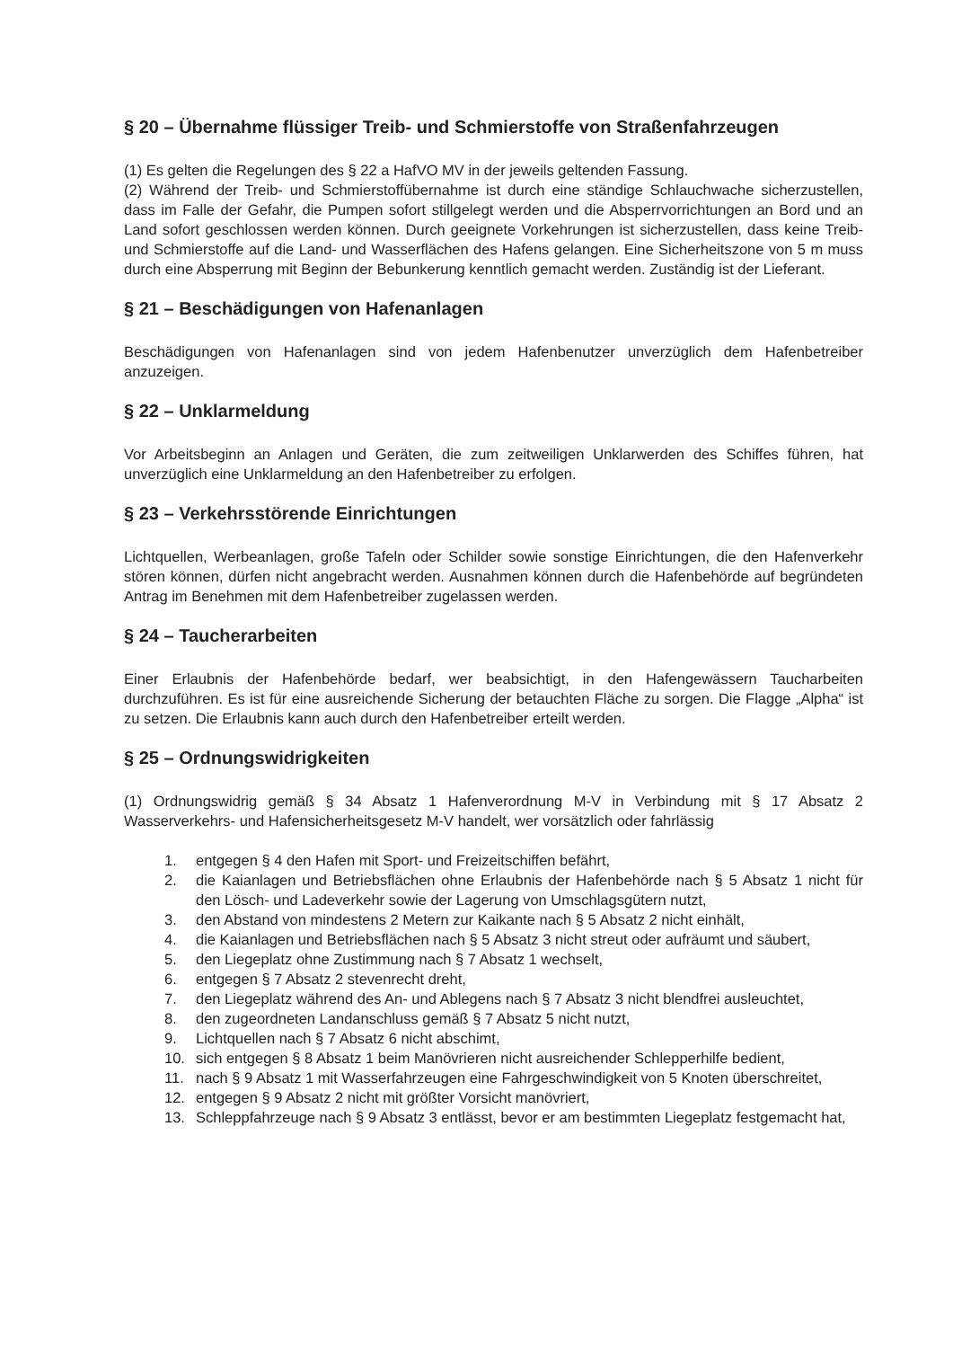§ 20 – Übernahme flüssiger Treib- und Schmierstoffe von Straßenfahrzeugen
(1) Es gelten die Regelungen des § 22 a HafVO MV in der jeweils geltenden Fassung.
(2) Während der Treib- und Schmierstoffübernahme ist durch eine ständige Schlauchwache sicherzustellen, dass im Falle der Gefahr, die Pumpen sofort stillgelegt werden und die Absperrvorrichtungen an Bord und an Land sofort geschlossen werden können. Durch geeignete Vorkehrungen ist sicherzustellen, dass keine Treib- und Schmierstoffe auf die Land- und Wasserflächen des Hafens gelangen. Eine Sicherheitszone von 5 m muss durch eine Absperrung mit Beginn der Bebunkerung kenntlich gemacht werden. Zuständig ist der Lieferant.
§ 21 – Beschädigungen von Hafenanlagen
Beschädigungen von Hafenanlagen sind von jedem Hafenbenutzer unverzüglich dem Hafenbetreiber anzuzeigen.
§ 22 – Unklarmeldung
Vor Arbeitsbeginn an Anlagen und Geräten, die zum zeitweiligen Unklarwerden des Schiffes führen, hat unverzüglich eine Unklarmeldung an den Hafenbetreiber zu erfolgen.
§ 23 – Verkehrsstörende Einrichtungen
Lichtquellen, Werbeanlagen, große Tafeln oder Schilder sowie sonstige Einrichtungen, die den Hafenverkehr stören können, dürfen nicht angebracht werden. Ausnahmen können durch die Hafenbehörde auf begründeten Antrag im Benehmen mit dem Hafenbetreiber zugelassen werden.
§ 24 – Taucherarbeiten
Einer Erlaubnis der Hafenbehörde bedarf, wer beabsichtigt, in den Hafengewässern Taucharbeiten durchzuführen. Es ist für eine ausreichende Sicherung der betauchten Fläche zu sorgen. Die Flagge „Alpha“ ist zu setzen. Die Erlaubnis kann auch durch den Hafenbetreiber erteilt werden.
§ 25 – Ordnungswidrigkeiten
(1) Ordnungswidrig gemäß § 34 Absatz 1 Hafenverordnung M-V in Verbindung mit § 17 Absatz 2 Wasserverkehrs- und Hafensicherheitsgesetz M-V handelt, wer vorsätzlich oder fahrlässig
1. entgegen § 4 den Hafen mit Sport- und Freizeitschiffen befährt,
2. die Kaianlagen und Betriebsflächen ohne Erlaubnis der Hafenbehörde nach § 5 Absatz 1 nicht für den Lösch- und Ladeverkehr sowie der Lagerung von Umschlagsgütern nutzt,
3. den Abstand von mindestens 2 Metern zur Kaikante nach § 5 Absatz 2 nicht einhält,
4. die Kaianlagen und Betriebsflächen nach § 5 Absatz 3 nicht streut oder aufräumt und säubert,
5. den Liegeplatz ohne Zustimmung nach § 7 Absatz 1 wechselt,
6. entgegen § 7 Absatz 2 stevenrecht dreht,
7. den Liegeplatz während des An- und Ablegens nach § 7 Absatz 3 nicht blendfrei ausleuchtet,
8. den zugeordneten Landanschluss gemäß § 7 Absatz 5 nicht nutzt,
9. Lichtquellen nach § 7 Absatz 6 nicht abschimt,
10. sich entgegen § 8 Absatz 1 beim Manövrieren nicht ausreichender Schlepperhilfe bedient,
11. nach § 9 Absatz 1 mit Wasserfahrzeugen eine Fahrgeschwindigkeit von 5 Knoten überschreitet,
12. entgegen § 9 Absatz 2 nicht mit größter Vorsicht manövriert,
13. Schleppfahrzeuge nach § 9 Absatz 3 entlässt, bevor er am bestimmten Liegeplatz festgemacht hat,